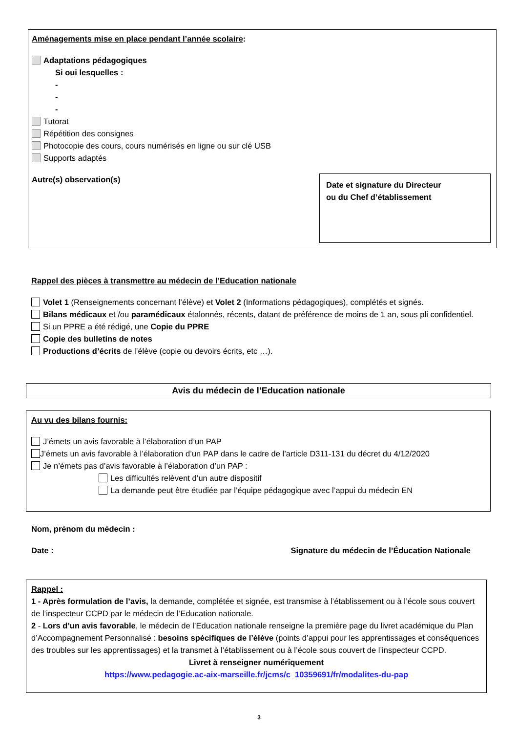Aménagements mise en place pendant l’année scolaire:
Adaptations pédagogiques
Si oui lesquelles :
-
-
-
Tutorat
Répétition des consignes
Photocopie des cours, cours numérisés en ligne ou sur clé USB
Supports adaptés
Autre(s) observation(s)
Date et signature du Directeur
ou du Chef d’établissement
Rappel des pièces à transmettre au médecin de l’Education nationale
Volet 1 (Renseignements concernant l’élève) et Volet 2 (Informations pédagogiques), complétés et signés.
Bilans médicaux et /ou paramédicaux étalonnés, récents, datant de préférence de moins de 1 an, sous pli confidentiel.
Si un PPRE a été rédigé, une Copie du PPRE
Copie des bulletins de notes
Productions d’écrits de l’élève (copie ou devoirs écrits, etc …).
Avis du médecin de l’Education nationale
Au vu des bilans fournis:
J’émets un avis favorable à l’élaboration d’un PAP
J’émets un avis favorable à l’élaboration d’un PAP dans le cadre de l’article D311-131 du décret du 4/12/2020
Je n’émets pas d’avis favorable à l’élaboration d’un PAP :
Les difficultés relèvent d’un autre dispositif
La demande peut être étudiée par l’équipe pédagogique avec l’appui du médecin EN
Nom, prénom du médecin :
Date : Signature du médecin de l’Éducation Nationale
Rappel :
1 - Après formulation de l’avis, la demande, complétée et signée, est transmise à l’établissement ou à l’école sous couvert de l’inspecteur CCPD par le médecin de l’Education nationale.
2 - Lors d’un avis favorable, le médecin de l’Education nationale renseigne la première page du livret académique du Plan d’Accompagnement Personnalisé : besoins spécifiques de l’élève (points d’appui pour les apprentissages et conséquences des troubles sur les apprentissages) et la transmet à l’établissement ou à l’école sous couvert de l’inspecteur CCPD.
Livret à renseigner numériquement
https://www.pedagogie.ac-aix-marseille.fr/jcms/c_10359691/fr/modalites-du-pap
3